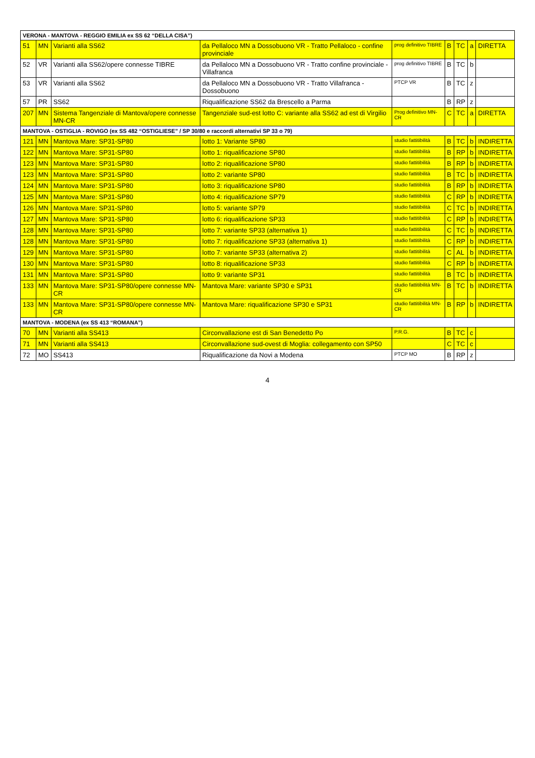| VERONA - MANTOVA - REGGIO EMILIA ex SS 62 “DELLA CISA”) | | | | | | | | |
| --- | --- | --- | --- | --- | --- | --- | --- | --- |
| 51 | MN | Varianti alla SS62 | da Pellaloco MN a Dossobuono VR - Tratto Pellaloco - confine provinciale | prog definitivo TIBRE | B | TC | a | DIRETTA |
| 52 | VR | Varianti alla SS62/opere connesse TIBRE | da Pellaloco MN a Dossobuono VR - Tratto confine provinciale - Villafranca | prog definitivo TIBRE | B | TC | b | |
| 53 | VR | Varianti alla SS62 | da Pellaloco MN a Dossobuono VR - Tratto Villafranca - Dossobuono | PTCP VR | B | TC | z | |
| 57 | PR | SS62 | Riqualificazione SS62 da Brescello a Parma | | B | RP | z | |
| 207 | MN | Sistema Tangenziale di Mantova/opere connesse MN-CR | Tangenziale sud-est lotto C: variante alla SS62 ad est di Virgilio | Prog definitivo MN-CR | C | TC | a | DIRETTA |
| MANTOVA - OSTIGLIA - ROVIGO (ex SS 482 “OSTIGLIESE” / SP 30/80 e raccordi alternativi SP 33 o 79) | | | | | | | | |
| 121 | MN | Mantova Mare: SP31-SP80 | lotto 1: Variante SP80 | studio fattitibilità | B | TC | b | INDIRETTA |
| 122 | MN | Mantova Mare: SP31-SP80 | lotto 1: riqualificazione SP80 | studio fattitibilità | B | RP | b | INDIRETTA |
| 123 | MN | Mantova Mare: SP31-SP80 | lotto 2: riqualificazione SP80 | studio fattitibilità | B | RP | b | INDIRETTA |
| 123 | MN | Mantova Mare: SP31-SP80 | lotto 2: variante SP80 | studio fattitibilità | B | TC | b | INDIRETTA |
| 124 | MN | Mantova Mare: SP31-SP80 | lotto 3: riqualificazione SP80 | studio fattitibilità | B | RP | b | INDIRETTA |
| 125 | MN | Mantova Mare: SP31-SP80 | lotto 4: riqualificazione SP79 | studio fattitibilità | C | RP | b | INDIRETTA |
| 126 | MN | Mantova Mare: SP31-SP80 | lotto 5: variante SP79 | studio fattitibilità | C | TC | b | INDIRETTA |
| 127 | MN | Mantova Mare: SP31-SP80 | lotto 6: riqualificazione SP33 | studio fattitibilità | C | RP | b | INDIRETTA |
| 128 | MN | Mantova Mare: SP31-SP80 | lotto 7: variante SP33 (alternativa 1) | studio fattitibilità | C | TC | b | INDIRETTA |
| 128 | MN | Mantova Mare: SP31-SP80 | lotto 7: riqualificazione SP33 (alternativa 1) | studio fattitibilità | C | RP | b | INDIRETTA |
| 129 | MN | Mantova Mare: SP31-SP80 | lotto 7: variante SP33 (alternativa 2) | studio fattitibilità | C | AL | b | INDIRETTA |
| 130 | MN | Mantova Mare: SP31-SP80 | lotto 8: riqualificazione SP33 | studio fattitibilità | C | RP | b | INDIRETTA |
| 131 | MN | Mantova Mare: SP31-SP80 | lotto 9: variante SP31 | studio fattitibilità | B | TC | b | INDIRETTA |
| 133 | MN | Mantova Mare: SP31-SP80/opere connesse MN-CR | Mantova Mare: variante SP30 e SP31 | studio fattitibilità MN-CR | B | TC | b | INDIRETTA |
| 133 | MN | Mantova Mare: SP31-SP80/opere connesse MN-CR | Mantova Mare: riqualificazione SP30 e SP31 | studio fattitibilità MN-CR | B | RP | b | INDIRETTA |
| MANTOVA - MODENA (ex SS 413 “ROMANA”) | | | | | | | | |
| 70 | MN | Varianti alla SS413 | Circonvallazione est di San Benedetto Po | P.R.G. | B | TC | c | |
| 71 | MN | Varianti alla SS413 | Circonvallazione sud-ovest di Moglia: collegamento con SP50 | | C | TC | c | |
| 72 | MO | SS413 | Riqualificazione da Novi a Modena | PTCP MO | B | RP | z | |
4